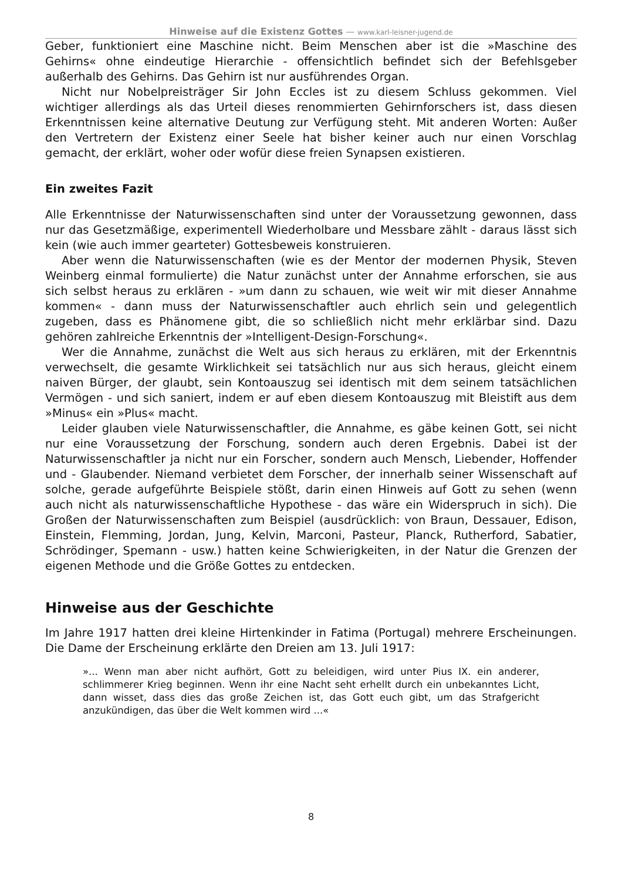Hinweise auf die Existenz Gottes — www.karl-leisner-jugend.de
Geber, funktioniert eine Maschine nicht. Beim Menschen aber ist die »Maschine des Gehirns« ohne eindeutige Hierarchie - offensichtlich befindet sich der Befehlsgeber außerhalb des Gehirns. Das Gehirn ist nur ausführendes Organ.
Nicht nur Nobelpreisträger Sir John Eccles ist zu diesem Schluss gekommen. Viel wichtiger allerdings als das Urteil dieses renommierten Gehirnforschers ist, dass diesen Erkenntnissen keine alternative Deutung zur Verfügung steht. Mit anderen Worten: Außer den Vertretern der Existenz einer Seele hat bisher keiner auch nur einen Vorschlag gemacht, der erklärt, woher oder wofür diese freien Synapsen existieren.
Ein zweites Fazit
Alle Erkenntnisse der Naturwissenschaften sind unter der Voraussetzung gewonnen, dass nur das Gesetzmäßige, experimentell Wiederholbare und Messbare zählt - daraus lässt sich kein (wie auch immer gearteter) Gottesbeweis konstruieren.
Aber wenn die Naturwissenschaften (wie es der Mentor der modernen Physik, Steven Weinberg einmal formulierte) die Natur zunächst unter der Annahme erforschen, sie aus sich selbst heraus zu erklären - »um dann zu schauen, wie weit wir mit dieser Annahme kommen« - dann muss der Naturwissenschaftler auch ehrlich sein und gelegentlich zugeben, dass es Phänomene gibt, die so schließlich nicht mehr erklärbar sind. Dazu gehören zahlreiche Erkenntnis der »Intelligent-Design-Forschung«.
Wer die Annahme, zunächst die Welt aus sich heraus zu erklären, mit der Erkenntnis verwechselt, die gesamte Wirklichkeit sei tatsächlich nur aus sich heraus, gleicht einem naiven Bürger, der glaubt, sein Kontoauszug sei identisch mit dem seinem tatsächlichen Vermögen - und sich saniert, indem er auf eben diesem Kontoauszug mit Bleistift aus dem »Minus« ein »Plus« macht.
Leider glauben viele Naturwissenschaftler, die Annahme, es gäbe keinen Gott, sei nicht nur eine Voraussetzung der Forschung, sondern auch deren Ergebnis. Dabei ist der Naturwissenschaftler ja nicht nur ein Forscher, sondern auch Mensch, Liebender, Hoffender und - Glaubender. Niemand verbietet dem Forscher, der innerhalb seiner Wissenschaft auf solche, gerade aufgeführte Beispiele stößt, darin einen Hinweis auf Gott zu sehen (wenn auch nicht als naturwissenschaftliche Hypothese - das wäre ein Widerspruch in sich). Die Großen der Naturwissenschaften zum Beispiel (ausdrücklich: von Braun, Dessauer, Edison, Einstein, Flemming, Jordan, Jung, Kelvin, Marconi, Pasteur, Planck, Rutherford, Sabatier, Schrödinger, Spemann - usw.) hatten keine Schwierigkeiten, in der Natur die Grenzen der eigenen Methode und die Größe Gottes zu entdecken.
Hinweise aus der Geschichte
Im Jahre 1917 hatten drei kleine Hirtenkinder in Fatima (Portugal) mehrere Erscheinungen. Die Dame der Erscheinung erklärte den Dreien am 13. Juli 1917:
»... Wenn man aber nicht aufhört, Gott zu beleidigen, wird unter Pius IX. ein anderer, schlimmerer Krieg beginnen. Wenn ihr eine Nacht seht erhellt durch ein unbekanntes Licht, dann wisset, dass dies das große Zeichen ist, das Gott euch gibt, um das Strafgericht anzukündigen, das über die Welt kommen wird ...«
8